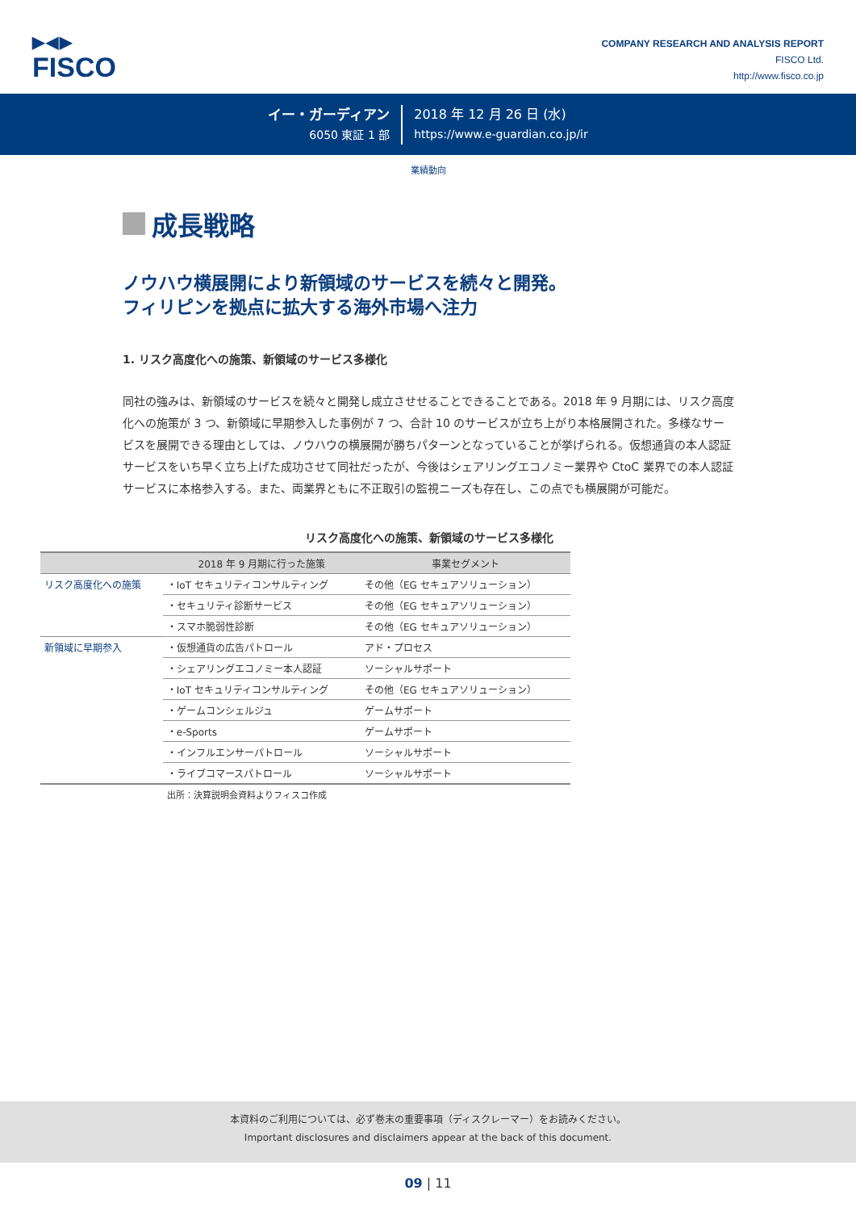▶◀▶
FISCO
COMPANY RESEARCH AND ANALYSIS REPORT
FISCO Ltd.
http://www.fisco.co.jp
イー・ガーディアン
6050 東証 1 部
2018 年 12 月 26 日 (水)
https://www.e-guardian.co.jp/ir
業績動向
成長戦略
ノウハウ横展開により新領域のサービスを続々と開発。
フィリピンを拠点に拡大する海外市場へ注力
1. リスク高度化への施策、新領域のサービス多様化
同社の強みは、新領域のサービスを続々と開発し成立させせることできることである。2018 年 9 月期には、リスク高度化への施策が 3 つ、新領域に早期参入した事例が 7 つ、合計 10 のサービスが立ち上がり本格展開された。多様なサービスを展開できる理由としては、ノウハウの横展開が勝ちパターンとなっていることが挙げられる。仮想通貨の本人認証サービスをいち早く立ち上げた成功させて同社だったが、今後はシェアリングエコノミー業界や CtoC 業界での本人認証サービスに本格参入する。また、両業界ともに不正取引の監視ニーズも存在し、この点でも横展開が可能だ。
リスク高度化への施策、新領域のサービス多様化
| | 2018 年 9 月期に行った施策 | 事業セグメント |
| --- | --- | --- |
| リスク高度化への施策 | ・IoT セキュリティコンサルティング | その他（EG セキュアソリューション） |
| | ・セキュリティ診断サービス | その他（EG セキュアソリューション） |
| | ・スマホ脆弱性診断 | その他（EG セキュアソリューション） |
| 新領域に早期参入 | ・仮想通貨の広告パトロール | アド・プロセス |
| | ・シェアリングエコノミー本人認証 | ソーシャルサポート |
| | ・IoT セキュリティコンサルティング | その他（EG セキュアソリューション） |
| | ・ゲームコンシェルジュ | ゲームサポート |
| | ・e-Sports | ゲームサポート |
| | ・インフルエンサーパトロール | ソーシャルサポート |
| | ・ライブコマースパトロール | ソーシャルサポート |
出所：決算説明会資料よりフィスコ作成
本資料のご利用については、必ず巻末の重要事項（ディスクレーマー）をお読みください。
Important disclosures and disclaimers appear at the back of this document.
09 | 11